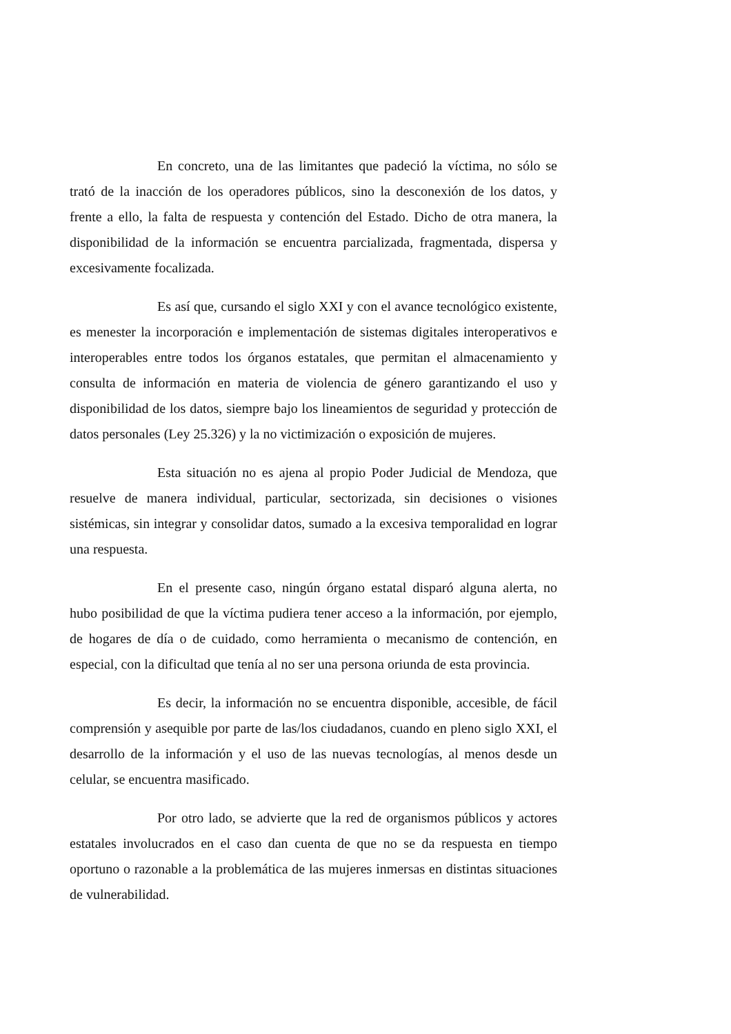En concreto, una de las limitantes que padeció la víctima, no sólo se trató de la inacción de los operadores públicos, sino la desconexión de los datos, y frente a ello, la falta de respuesta y contención del Estado. Dicho de otra manera, la disponibilidad de la información se encuentra parcializada, fragmentada, dispersa y excesivamente focalizada.
Es así que, cursando el siglo XXI y con el avance tecnológico existente, es menester la incorporación e implementación de sistemas digitales interoperativos e interoperables entre todos los órganos estatales, que permitan el almacenamiento y consulta de información en materia de violencia de género garantizando el uso y disponibilidad de los datos, siempre bajo los lineamientos de seguridad y protección de datos personales (Ley 25.326) y la no victimización o exposición de mujeres.
Esta situación no es ajena al propio Poder Judicial de Mendoza, que resuelve de manera individual, particular, sectorizada, sin decisiones o visiones sistémicas, sin integrar y consolidar datos, sumado a la excesiva temporalidad en lograr una respuesta.
En el presente caso, ningún órgano estatal disparó alguna alerta, no hubo posibilidad de que la víctima pudiera tener acceso a la información, por ejemplo, de hogares de día o de cuidado, como herramienta o mecanismo de contención, en especial, con la dificultad que tenía al no ser una persona oriunda de esta provincia.
Es decir, la información no se encuentra disponible, accesible, de fácil comprensión y asequible por parte de las/los ciudadanos, cuando en pleno siglo XXI, el desarrollo de la información y el uso de las nuevas tecnologías, al menos desde un celular, se encuentra masificado.
Por otro lado, se advierte que la red de organismos públicos y actores estatales involucrados en el caso dan cuenta de que no se da respuesta en tiempo oportuno o razonable a la problemática de las mujeres inmersas en distintas situaciones de vulnerabilidad.